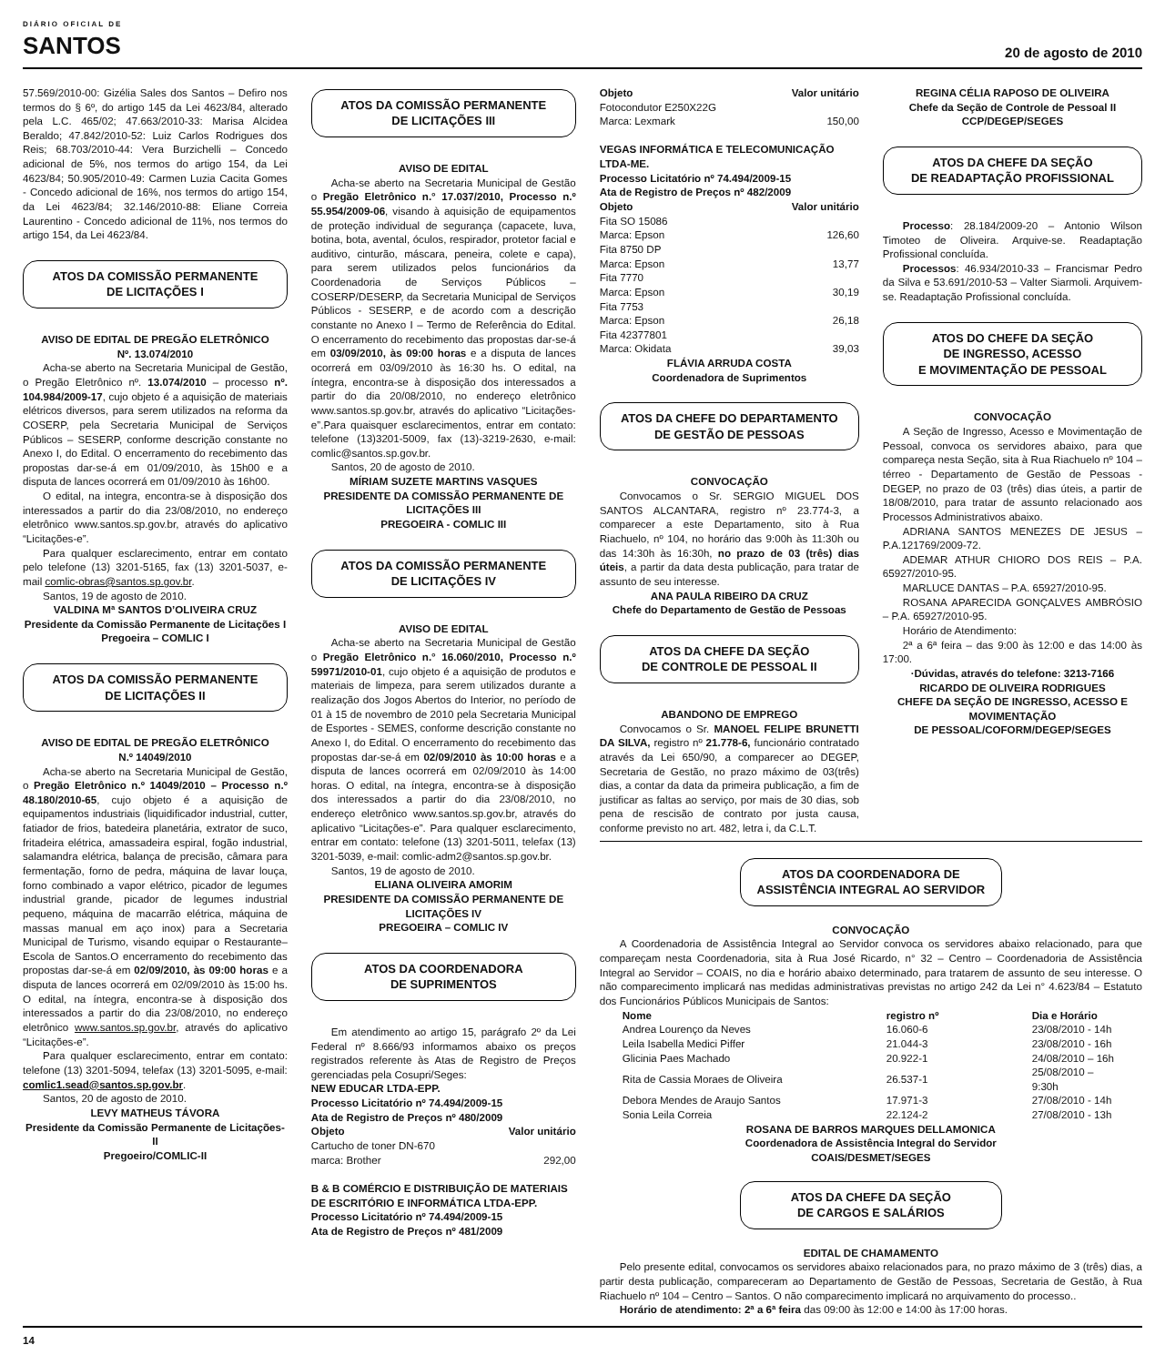DIÁRIO OFICIAL DE
SANTOS
20 de agosto de 2010
57.569/2010-00: Gizélia Sales dos Santos – Defiro nos termos do § 6º, do artigo 145 da Lei 4623/84, alterado pela L.C. 465/02; 47.663/2010-33: Marisa Alcidea Beraldo; 47.842/2010-52: Luiz Carlos Rodrigues dos Reis; 68.703/2010-44: Vera Burzichelli – Concedo adicional de 5%, nos termos do artigo 154, da Lei 4623/84; 50.905/2010-49: Carmen Luzia Cacita Gomes - Concedo adicional de 16%, nos termos do artigo 154, da Lei 4623/84; 32.146/2010-88: Eliane Correia Laurentino - Concedo adicional de 11%, nos termos do artigo 154, da Lei 4623/84.
ATOS DA COMISSÃO PERMANENTE
DE LICITAÇÕES I
AVISO DE EDITAL DE PREGÃO ELETRÔNICO
Nº. 13.074/2010
Acha-se aberto na Secretaria Municipal de Gestão, o Pregão Eletrônico nº. 13.074/2010 – processo nº. 104.984/2009-17, cujo objeto é a aquisição de materiais elétricos diversos, para serem utilizados na reforma da COSERP, pela Secretaria Municipal de Serviços Públicos – SESERP, conforme descrição constante no Anexo I, do Edital. O encerramento do recebimento das propostas dar-se-á em 01/09/2010, às 15h00 e a disputa de lances ocorrerá em 01/09/2010 às 16h00.
O edital, na integra, encontra-se à disposição dos interessados a partir do dia 23/08/2010, no endereço eletrônico www.santos.sp.gov.br, através do aplicativo “Licitações-e”.
Para qualquer esclarecimento, entrar em contato pelo telefone (13) 3201-5165, fax (13) 3201-5037, e-mail comlic-obras@santos.sp.gov.br.
Santos, 19 de agosto de 2010.
VALDINA Mª SANTOS D’OLIVEIRA CRUZ
Presidente da Comissão Permanente de Licitações I
Pregoeira – COMLIC I
ATOS DA COMISSÃO PERMANENTE
DE LICITAÇÕES II
AVISO DE EDITAL DE PREGÃO ELETRÔNICO
N.º 14049/2010
Acha-se aberto na Secretaria Municipal de Gestão, o Pregão Eletrônico n.º 14049/2010 – Processo n.º 48.180/2010-65, cujo objeto é a aquisição de equipamentos industriais (liquidificador industrial, cutter, fatiador de frios, batedeira planetária, extrator de suco, fritadeira elétrica, amassadeira espiral, fogão industrial, salamandra elétrica, balança de precisão, câmara para fermentação, forno de pedra, máquina de lavar louça, forno combinado a vapor elétrico, picador de legumes industrial grande, picador de legumes industrial pequeno, máquina de macarrão elétrica, máquina de massas manual em aço inox) para a Secretaria Municipal de Turismo, visando equipar o Restaurante–Escola de Santos.O encerramento do recebimento das propostas dar-se-á em 02/09/2010, às 09:00 horas e a disputa de lances ocorrerá em 02/09/2010 às 15:00 hs. O edital, na íntegra, encontra-se à disposição dos interessados a partir do dia 23/08/2010, no endereço eletrônico www.santos.sp.gov.br, através do aplicativo “Licitações-e”.
Para qualquer esclarecimento, entrar em contato: telefone (13) 3201-5094, telefax (13) 3201-5095, e-mail: comlic1.sead@santos.sp.gov.br.
Santos, 20 de agosto de 2010.
LEVY MATHEUS TÁVORA
Presidente da Comissão Permanente de Licitações-II
Pregoeiro/COMLIC-II
ATOS DA COMISSÃO PERMANENTE
DE LICITAÇÕES III
AVISO DE EDITAL
Acha-se aberto na Secretaria Municipal de Gestão o Pregão Eletrônico n.° 17.037/2010, Processo n.º 55.954/2009-06, visando à aquisição de equipamentos de proteção individual de segurança (capacete, luva, botina, bota, avental, óculos, respirador, protetor facial e auditivo, cinturão, máscara, peneira, colete e capa), para serem utilizados pelos funcionários da Coordenadoria de Serviços Públicos – COSERP/DESERP, da Secretaria Municipal de Serviços Públicos - SESERP, e de acordo com a descrição constante no Anexo I – Termo de Referência do Edital. O encerramento do recebimento das propostas dar-se-á em 03/09/2010, às 09:00 horas e a disputa de lances ocorrerá em 03/09/2010 às 16:30 hs. O edital, na íntegra, encontra-se à disposição dos interessados a partir do dia 20/08/2010, no endereço eletrônico www.santos.sp.gov.br, através do aplicativo “Licitações-e”.Para quaisquer esclarecimentos, entrar em contato: telefone (13)3201-5009, fax (13)-3219-2630, e-mail: comlic@santos.sp.gov.br.
Santos, 20 de agosto de 2010.
MÍRIAM SUZETE MARTINS VASQUES
PRESIDENTE DA COMISSÃO PERMANENTE DE LICITAÇÕES III
PREGOEIRA - COMLIC III
ATOS DA COMISSÃO PERMANENTE
DE LICITAÇÕES IV
AVISO DE EDITAL
Acha-se aberto na Secretaria Municipal de Gestão o Pregão Eletrônico n.° 16.060/2010, Processo n.º 59971/2010-01, cujo objeto é a aquisição de produtos e materiais de limpeza, para serem utilizados durante a realização dos Jogos Abertos do Interior, no período de 01 à 15 de novembro de 2010 pela Secretaria Municipal de Esportes - SEMES, conforme descrição constante no Anexo I, do Edital. O encerramento do recebimento das propostas dar-se-á em 02/09/2010 às 10:00 horas e a disputa de lances ocorrerá em 02/09/2010 às 14:00 horas. O edital, na íntegra, encontra-se à disposição dos interessados a partir do dia 23/08/2010, no endereço eletrônico www.santos.sp.gov.br, através do aplicativo “Licitações-e”. Para qualquer esclarecimento, entrar em contato: telefone (13) 3201-5011, telefax (13) 3201-5039, e-mail: comlic-adm2@santos.sp.gov.br.
Santos, 19 de agosto de 2010.
ELIANA OLIVEIRA AMORIM
PRESIDENTE DA COMISSÃO PERMANENTE DE LICITAÇÕES IV
PREGOEIRA – COMLIC IV
ATOS DA COORDENADORA
DE SUPRIMENTOS
Em atendimento ao artigo 15, parágrafo 2º da Lei Federal nº 8.666/93 informamos abaixo os preços registrados referente às Atas de Registro de Preços gerenciadas pela Cosupri/Seges:
NEW EDUCAR LTDA-EPP.
Processo Licitatório nº 74.494/2009-15
Ata de Registro de Preços nº 480/2009
Objeto Valor unitário
Cartucho de toner DN-670
marca: Brother 292,00
B & B COMÉRCIO E DISTRIBUIÇÃO DE MATERIAIS DE ESCRITÓRIO E INFORMÁTICA LTDA-EPP.
Processo Licitatório nº 74.494/2009-15
Ata de Registro de Preços nº 481/2009
Objeto Valor unitário
Fotocondutor E250X22G
Marca: Lexmark 150,00
VEGAS INFORMÁTICA E TELECOMUNICAÇÃO LTDA-ME.
Processo Licitatório nº 74.494/2009-15
Ata de Registro de Preços nº 482/2009
Objeto Valor unitário
Fita SO 15086
Marca: Epson 126,60
Fita 8750 DP
Marca: Epson 13,77
Fita 7770
Marca: Epson 30,19
Fita 7753
Marca: Epson 26,18
Fita 42377801
Marca: Okidata 39,03
FLÁVIA ARRUDA COSTA
Coordenadora de Suprimentos
ATOS DA CHEFE DO DEPARTAMENTO
DE GESTÃO DE PESSOAS
CONVOCAÇÃO
Convocamos o Sr. SERGIO MIGUEL DOS SANTOS ALCANTARA, registro nº 23.774-3, a comparecer a este Departamento, sito à Rua Riachuelo, nº 104, no horário das 9:00h às 11:30h ou das 14:30h às 16:30h, no prazo de 03 (três) dias úteis, a partir da data desta publicação, para tratar de assunto de seu interesse.
ANA PAULA RIBEIRO DA CRUZ
Chefe do Departamento de Gestão de Pessoas
ATOS DA CHEFE DA SEÇÃO
DE CONTROLE DE PESSOAL II
ABANDONO DE EMPREGO
Convocamos o Sr. MANOEL FELIPE BRUNETTI DA SILVA, registro nº 21.778-6, funcionário contratado através da Lei 650/90, a comparecer ao DEGEP, Secretaria de Gestão, no prazo máximo de 03(três) dias, a contar da data da primeira publicação, a fim de justificar as faltas ao serviço, por mais de 30 dias, sob pena de rescisão de contrato por justa causa, conforme previsto no art. 482, letra i, da C.L.T.
REGINA CÉLIA RAPOSO DE OLIVEIRA
Chefe da Seção de Controle de Pessoal II
CCP/DEGEP/SEGES
ATOS DA CHEFE DA SEÇÃO
DE READAPTAÇÃO PROFISSIONAL
Processo: 28.184/2009-20 – Antonio Wilson Timoteo de Oliveira. Arquive-se. Readaptação Profissional concluída.
Processos: 46.934/2010-33 – Francismar Pedro da Silva e 53.691/2010-53 – Valter Siarmoli. Arquivem-se. Readaptação Profissional concluída.
ATOS DO CHEFE DA SEÇÃO
DE INGRESSO, ACESSO
E MOVIMENTAÇÃO DE PESSOAL
CONVOCAÇÃO
A Seção de Ingresso, Acesso e Movimentação de Pessoal, convoca os servidores abaixo, para que compareça nesta Seção, sita à Rua Riachuelo nº 104 – térreo - Departamento de Gestão de Pessoas - DEGEP, no prazo de 03 (três) dias úteis, a partir de 18/08/2010, para tratar de assunto relacionado aos Processos Administrativos abaixo.
ADRIANA SANTOS MENEZES DE JESUS – P.A.121769/2009-72.
ADEMAR ATHUR CHIORO DOS REIS – P.A. 65927/2010-95.
MARLUCE DANTAS – P.A. 65927/2010-95.
ROSANA APARECIDA GONÇALVES AMBRÓSIO – P.A. 65927/2010-95.
Horário de Atendimento:
2ª a 6ª feira – das 9:00 às 12:00 e das 14:00 às 17:00.
·Dúvidas, através do telefone: 3213-7166
RICARDO DE OLIVEIRA RODRIGUES
CHEFE DA SEÇÃO DE INGRESSO, ACESSO E MOVIMENTAÇÃO
DE PESSOAL/COFORM/DEGEP/SEGES
ATOS DA COORDENADORA DE
ASSISTÊNCIA INTEGRAL AO SERVIDOR
CONVOCAÇÃO
A Coordenadoria de Assistência Integral ao Servidor convoca os servidores abaixo relacionado, para que compareçam nesta Coordenadoria, sita à Rua José Ricardo, n° 32 – Centro – Coordenadoria de Assistência Integral ao Servidor – COAIS, no dia e horário abaixo determinado, para tratarem de assunto de seu interesse. O não comparecimento implicará nas medidas administrativas previstas no artigo 242 da Lei n° 4.623/84 – Estatuto dos Funcionários Públicos Municipais de Santos:
| Nome | registro nº | Dia e Horário |
| --- | --- | --- |
| Andrea Lourenço da Neves | 16.060-6 | 23/08/2010 - 14h |
| Leila Isabella Medici Piffer | 21.044-3 | 23/08/2010 - 16h |
| Glicinia Paes Machado | 20.922-1 | 24/08/2010 – 16h |
| Rita de Cassia Moraes de Oliveira | 26.537-1 | 25/08/2010 – 9:30h |
| Debora Mendes de Araujo Santos | 17.971-3 | 27/08/2010 - 14h |
| Sonia Leila Correia | 22.124-2 | 27/08/2010 - 13h |
ROSANA DE BARROS MARQUES DELLAMONICA
Coordenadora de Assistência Integral do Servidor
COAIS/DESMET/SEGES
ATOS DA CHEFE DA SEÇÃO
DE CARGOS E SALÁRIOS
EDITAL DE CHAMAMENTO
Pelo presente edital, convocamos os servidores abaixo relacionados para, no prazo máximo de 3 (três) dias, a partir desta publicação, compareceram ao Departamento de Gestão de Pessoas, Secretaria de Gestão, à Rua Riachuelo nº 104 – Centro – Santos. O não comparecimento implicará no arquivamento do processo..
Horário de atendimento: 2ª a 6ª feira das 09:00 às 12:00 e 14:00 às 17:00 horas.
14